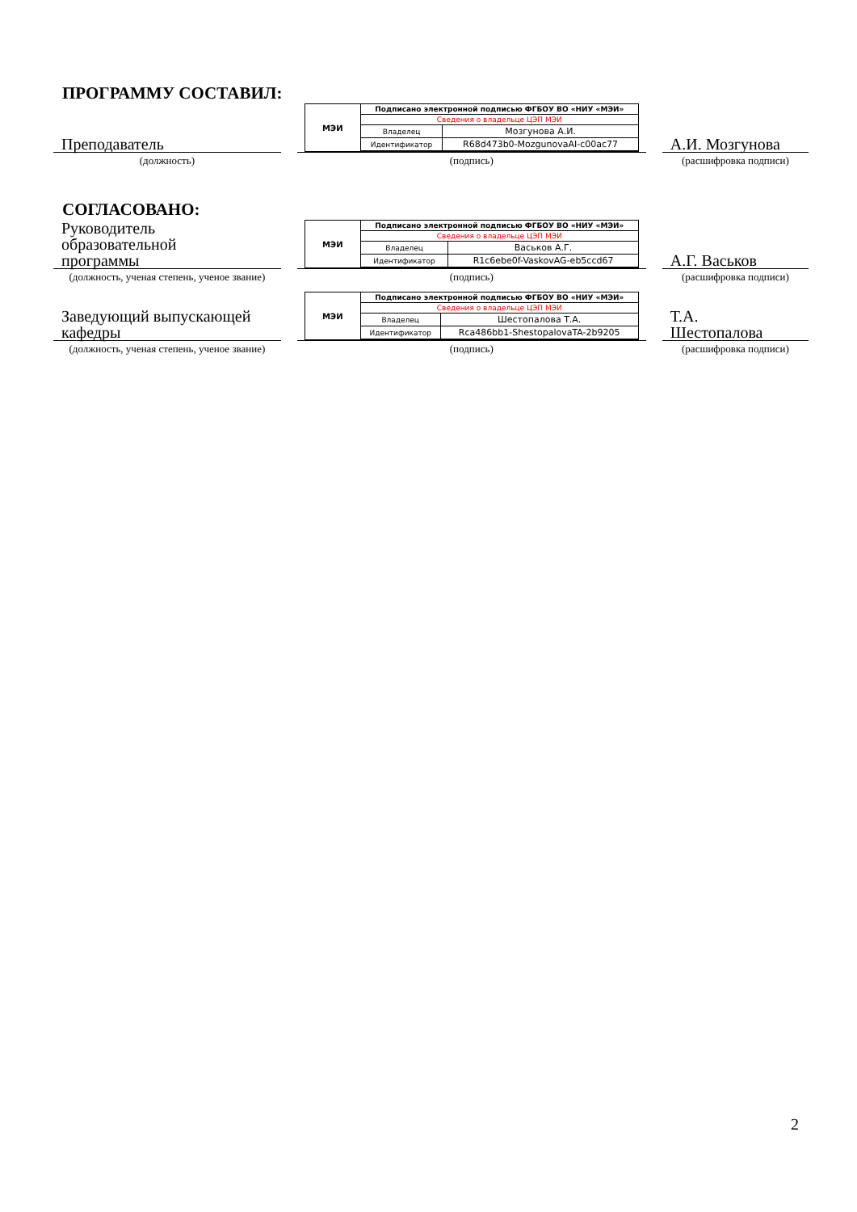ПРОГРАММУ СОСТАВИЛ:
Преподаватель
(должность)
МЭИ
| Подписано электронной подписью ФГБОУ ВО «НИУ «МЭИ» | |
| Сведения о владельце ЦЭП МЭИ | |
| Владелец | Мозгунова А.И. |
| Идентификатор | R68d473b0-MozgunovaAI-c00ac77 |
(подпись)
А.И. Мозгунова
(расшифровка подписи)
СОГЛАСОВАНО:
Руководитель
образовательной
программы
(должность, ученая степень, ученое звание)
МЭИ
| Подписано электронной подписью ФГБОУ ВО «НИУ «МЭИ» | |
| Сведения о владельце ЦЭП МЭИ | |
| Владелец | Васьков А.Г. |
| Идентификатор | R1c6ebe0f-VaskovAG-eb5ccd67 |
(подпись)
А.Г. Васьков
(расшифровка подписи)
Заведующий выпускающей кафедры
(должность, ученая степень, ученое звание)
МЭИ
| Подписано электронной подписью ФГБОУ ВО «НИУ «МЭИ» | |
| Сведения о владельце ЦЭП МЭИ | |
| Владелец | Шестопалова Т.А. |
| Идентификатор | Rca486bb1-ShestopalovaTA-2b9205 |
(подпись)
Т.А.
Шестопалова
(расшифровка подписи)
2